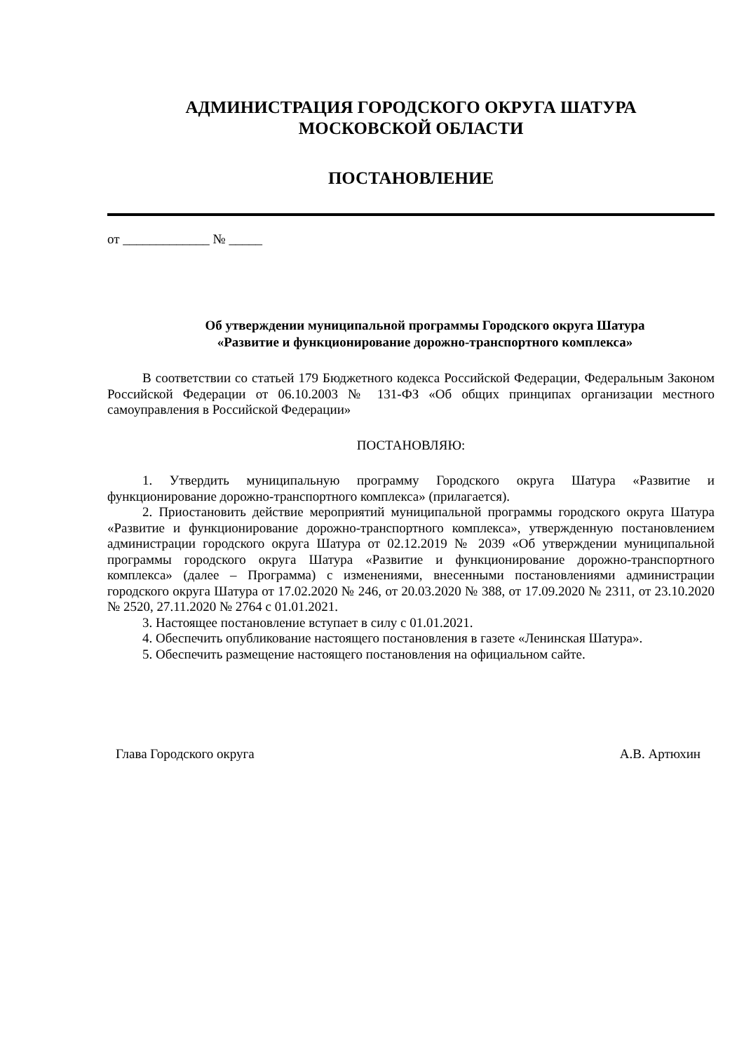АДМИНИСТРАЦИЯ ГОРОДСКОГО ОКРУГА ШАТУРА
МОСКОВСКОЙ ОБЛАСТИ
ПОСТАНОВЛЕНИЕ
от _____________ № _____
Об утверждении муниципальной программы Городского округа Шатура
«Развитие и функционирование дорожно-транспортного комплекса»
В соответствии со статьей 179 Бюджетного кодекса Российской Федерации, Федеральным Законом Российской Федерации от 06.10.2003 № 131-ФЗ «Об общих принципах организации местного самоуправления в Российской Федерации»
ПОСТАНОВЛЯЮ:
1. Утвердить муниципальную программу Городского округа Шатура «Развитие и функционирование дорожно-транспортного комплекса» (прилагается).
2. Приостановить действие мероприятий муниципальной программы городского округа Шатура «Развитие и функционирование дорожно-транспортного комплекса», утвержденную постановлением администрации городского округа Шатура от 02.12.2019 № 2039 «Об утверждении муниципальной программы городского округа Шатура «Развитие и функционирование дорожно-транспортного комплекса» (далее – Программа) с изменениями, внесенными постановлениями администрации городского округа Шатура от 17.02.2020 № 246, от 20.03.2020 № 388, от 17.09.2020 № 2311, от 23.10.2020 № 2520, 27.11.2020 № 2764 с 01.01.2021.
3. Настоящее постановление вступает в силу с 01.01.2021.
4. Обеспечить опубликование настоящего постановления в газете «Ленинская Шатура».
5. Обеспечить размещение настоящего постановления на официальном сайте.
Глава Городского округа А.В. Артюхин